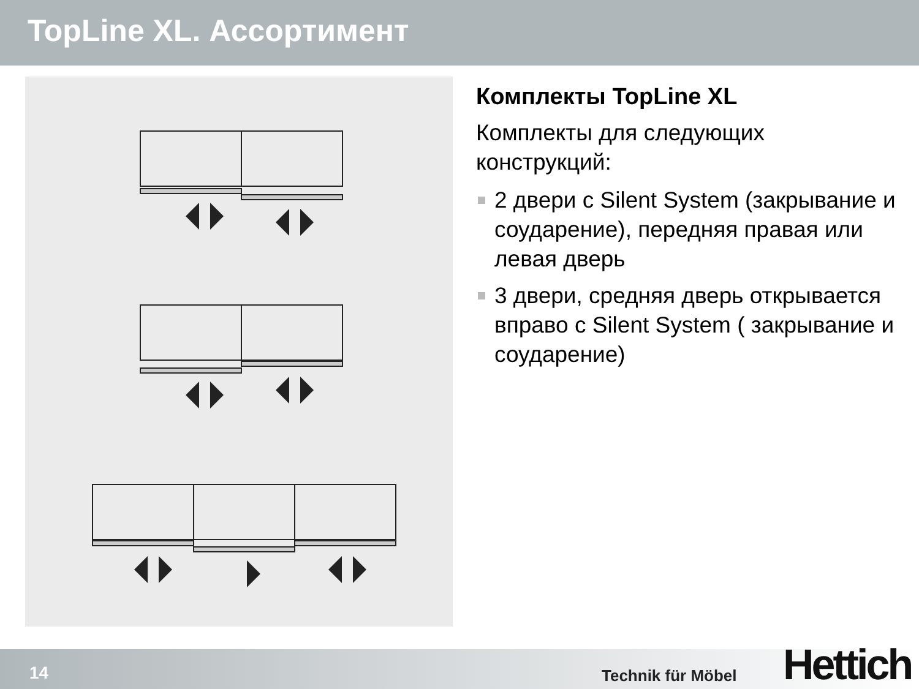TopLine XL. Ассортимент
Комплекты TopLine XL
Комплекты для следующих конструкций:
2 двери с Silent System (закрывание и соударение), передняя правая или левая дверь
3 двери, средняя дверь открывается вправо с Silent System ( закрывание и соударение)
14 Technik für Möbel Hettich